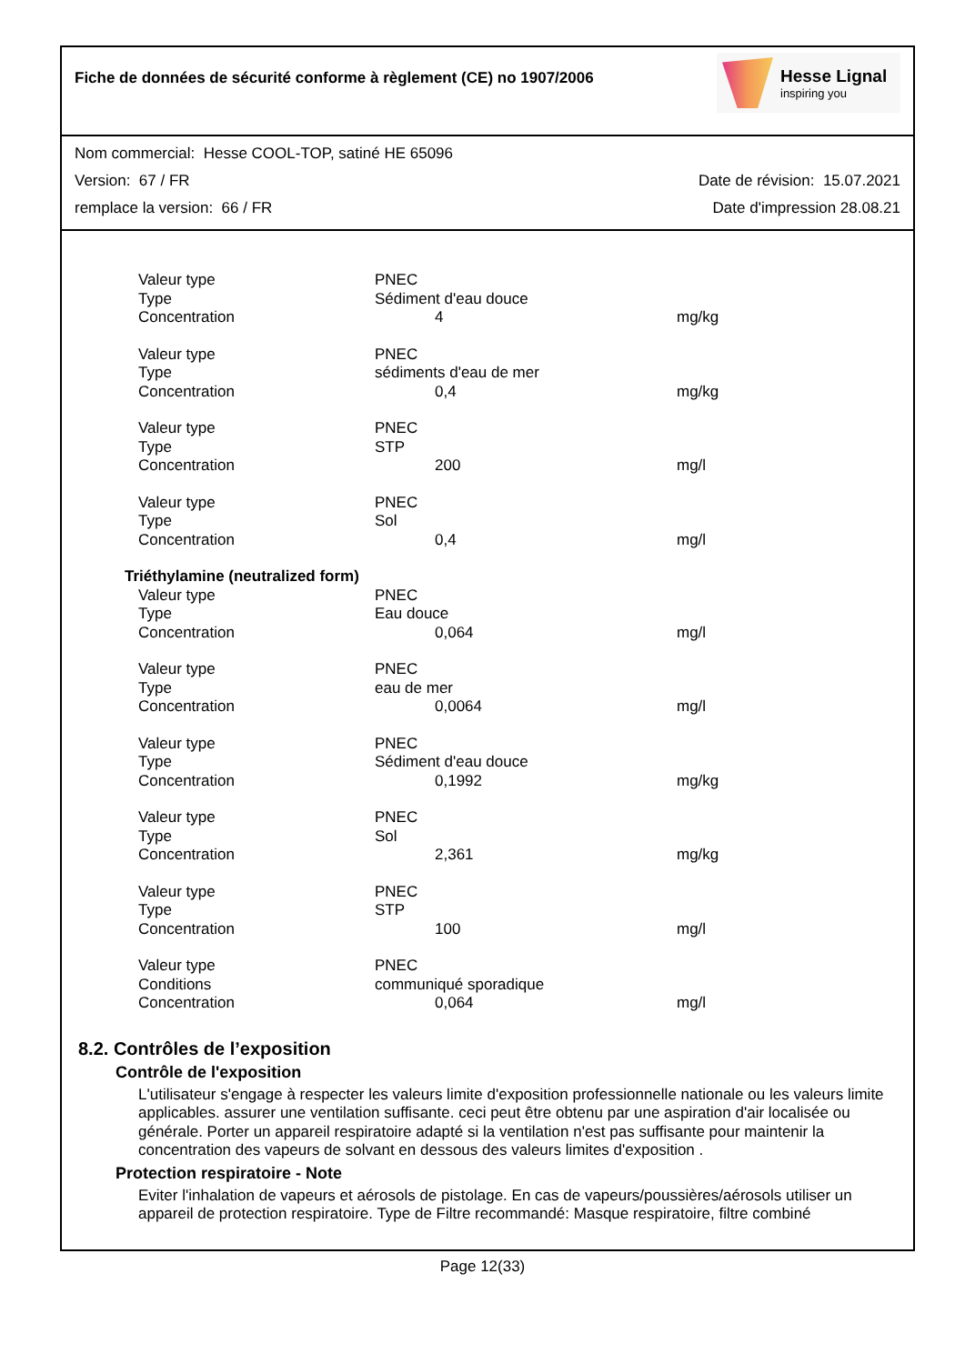Fiche de données de sécurité conforme à règlement (CE) no 1907/2006
Hesse Lignal
inspiring you
Nom commercial: Hesse COOL-TOP, satiné HE 65096
Version: 67 / FR Date de révision: 15.07.2021
remplace la version: 66 / FR Date d'impression 28.08.21
| Valeur type | PNEC | | |
| Type | Sédiment d'eau douce | | |
| Concentration | | 4 | mg/kg |
| Valeur type | PNEC | | |
| Type | sédiments d'eau de mer | | |
| Concentration | | 0,4 | mg/kg |
| Valeur type | PNEC | | |
| Type | STP | | |
| Concentration | | 200 | mg/l |
| Valeur type | PNEC | | |
| Type | Sol | | |
| Concentration | | 0,4 | mg/l |
| Triéthylamine (neutralized form) | | | |
| Valeur type | PNEC | | |
| Type | Eau douce | | |
| Concentration | | 0,064 | mg/l |
| Valeur type | PNEC | | |
| Type | eau de mer | | |
| Concentration | | 0,0064 | mg/l |
| Valeur type | PNEC | | |
| Type | Sédiment d'eau douce | | |
| Concentration | | 0,1992 | mg/kg |
| Valeur type | PNEC | | |
| Type | Sol | | |
| Concentration | | 2,361 | mg/kg |
| Valeur type | PNEC | | |
| Type | STP | | |
| Concentration | | 100 | mg/l |
| Valeur type | PNEC | | |
| Conditions | communiqué sporadique | | |
| Concentration | | 0,064 | mg/l |
8.2. Contrôles de l’exposition
Contrôle de l'exposition
L'utilisateur s'engage à respecter les valeurs limite d'exposition professionnelle nationale ou les valeurs limite applicables. assurer une ventilation suffisante. ceci peut être obtenu par une aspiration d'air localisée ou générale. Porter un appareil respiratoire adapté si la ventilation n'est pas suffisante pour maintenir la concentration des vapeurs de solvant en dessous des valeurs limites d'exposition .
Protection respiratoire - Note
Eviter l'inhalation de vapeurs et aérosols de pistolage. En cas de vapeurs/poussières/aérosols utiliser un appareil de protection respiratoire. Type de Filtre recommandé: Masque respiratoire, filtre combiné
Page 12(33)